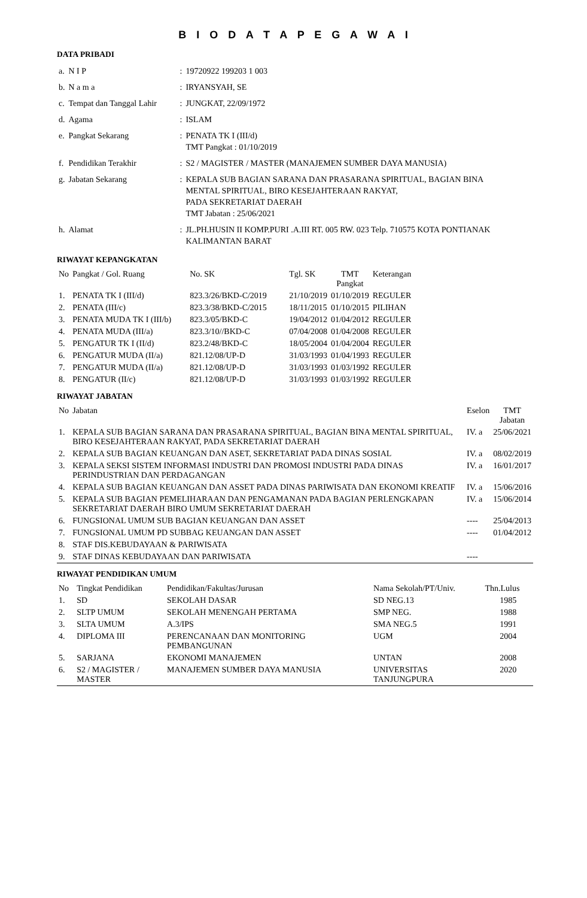B I O D A T A P E G A W A I
DATA PRIBADI
| a. | N I P | : | 19720922 199203 1 003 |
| b. | N a m a | : | IRYANSYAH, SE |
| c. | Tempat dan Tanggal Lahir | : | JUNGKAT, 22/09/1972 |
| d. | Agama | : | ISLAM |
| e. | Pangkat Sekarang | : | PENATA TK I (III/d) TMT Pangkat : 01/10/2019 |
| f. | Pendidikan Terakhir | : | S2 / MAGISTER / MASTER (MANAJEMEN SUMBER DAYA MANUSIA) |
| g. | Jabatan Sekarang | : | KEPALA SUB BAGIAN SARANA DAN PRASARANA SPIRITUAL, BAGIAN BINA MENTAL SPIRITUAL, BIRO KESEJAHTERAAN RAKYAT, PADA SEKRETARIAT DAERAH TMT Jabatan : 25/06/2021 |
| h. | Alamat | : | JL.PH.HUSIN II KOMP.PURI .A.III RT. 005 RW. 023 Telp. 710575 KOTA PONTIANAK KALIMANTAN BARAT |
RIWAYAT KEPANGKATAN
| No | Pangkat / Gol. Ruang | No. SK | Tgl. SK | TMT Pangkat | Keterangan |
| --- | --- | --- | --- | --- | --- |
| 1. | PENATA TK I (III/d) | 823.3/26/BKD-C/2019 | 21/10/2019 | 01/10/2019 | REGULER |
| 2. | PENATA (III/c) | 823.3/38/BKD-C/2015 | 18/11/2015 | 01/10/2015 | PILIHAN |
| 3. | PENATA MUDA TK I (III/b) | 823.3/05/BKD-C | 19/04/2012 | 01/04/2012 | REGULER |
| 4. | PENATA MUDA (III/a) | 823.3/10//BKD-C | 07/04/2008 | 01/04/2008 | REGULER |
| 5. | PENGATUR TK I (II/d) | 823.2/48/BKD-C | 18/05/2004 | 01/04/2004 | REGULER |
| 6. | PENGATUR MUDA (II/a) | 821.12/08/UP-D | 31/03/1993 | 01/04/1993 | REGULER |
| 7. | PENGATUR MUDA (II/a) | 821.12/08/UP-D | 31/03/1993 | 01/03/1992 | REGULER |
| 8. | PENGATUR (II/c) | 821.12/08/UP-D | 31/03/1993 | 01/03/1992 | REGULER |
RIWAYAT JABATAN
| No | Jabatan | Eselon | TMT Jabatan |
| --- | --- | --- | --- |
| 1. | KEPALA SUB BAGIAN SARANA DAN PRASARANA SPIRITUAL, BAGIAN BINA MENTAL SPIRITUAL, BIRO KESEJAHTERAAN RAKYAT, PADA SEKRETARIAT DAERAH | IV. a | 25/06/2021 |
| 2. | KEPALA SUB BAGIAN KEUANGAN DAN ASET, SEKRETARIAT PADA DINAS SOSIAL | IV. a | 08/02/2019 |
| 3. | KEPALA SEKSI SISTEM INFORMASI INDUSTRI DAN PROMOSI INDUSTRI PADA DINAS PERINDUSTRIAN DAN PERDAGANGAN | IV. a | 16/01/2017 |
| 4. | KEPALA SUB BAGIAN KEUANGAN DAN ASSET PADA DINAS PARIWISATA DAN EKONOMI KREATIF | IV. a | 15/06/2016 |
| 5. | KEPALA SUB BAGIAN PEMELIHARAAN DAN PENGAMANAN PADA BAGIAN PERLENGKAPAN SEKRETARIAT DAERAH BIRO UMUM SEKRETARIAT DAERAH | IV. a | 15/06/2014 |
| 6. | FUNGSIONAL UMUM SUB BAGIAN KEUANGAN DAN ASSET | ---- | 25/04/2013 |
| 7. | FUNGSIONAL UMUM PD SUBBAG KEUANGAN DAN ASSET | ---- | 01/04/2012 |
| 8. | STAF DIS.KEBUDAYAAN & PARIWISATA | | |
| 9. | STAF DINAS KEBUDAYAAN DAN PARIWISATA | ---- | |
RIWAYAT PENDIDIKAN UMUM
| No | Tingkat Pendidikan | Pendidikan/Fakultas/Jurusan | Nama Sekolah/PT/Univ. | Thn.Lulus |
| --- | --- | --- | --- | --- |
| 1. | SD | SEKOLAH DASAR | SD NEG.13 | 1985 |
| 2. | SLTP UMUM | SEKOLAH MENENGAH PERTAMA | SMP NEG. | 1988 |
| 3. | SLTA UMUM | A.3/IPS | SMA NEG.5 | 1991 |
| 4. | DIPLOMA III | PERENCANAAN DAN MONITORING PEMBANGUNAN | UGM | 2004 |
| 5. | SARJANA | EKONOMI MANAJEMEN | UNTAN | 2008 |
| 6. | S2 / MAGISTER / MASTER | MANAJEMEN SUMBER DAYA MANUSIA | UNIVERSITAS TANJUNGPURA | 2020 |